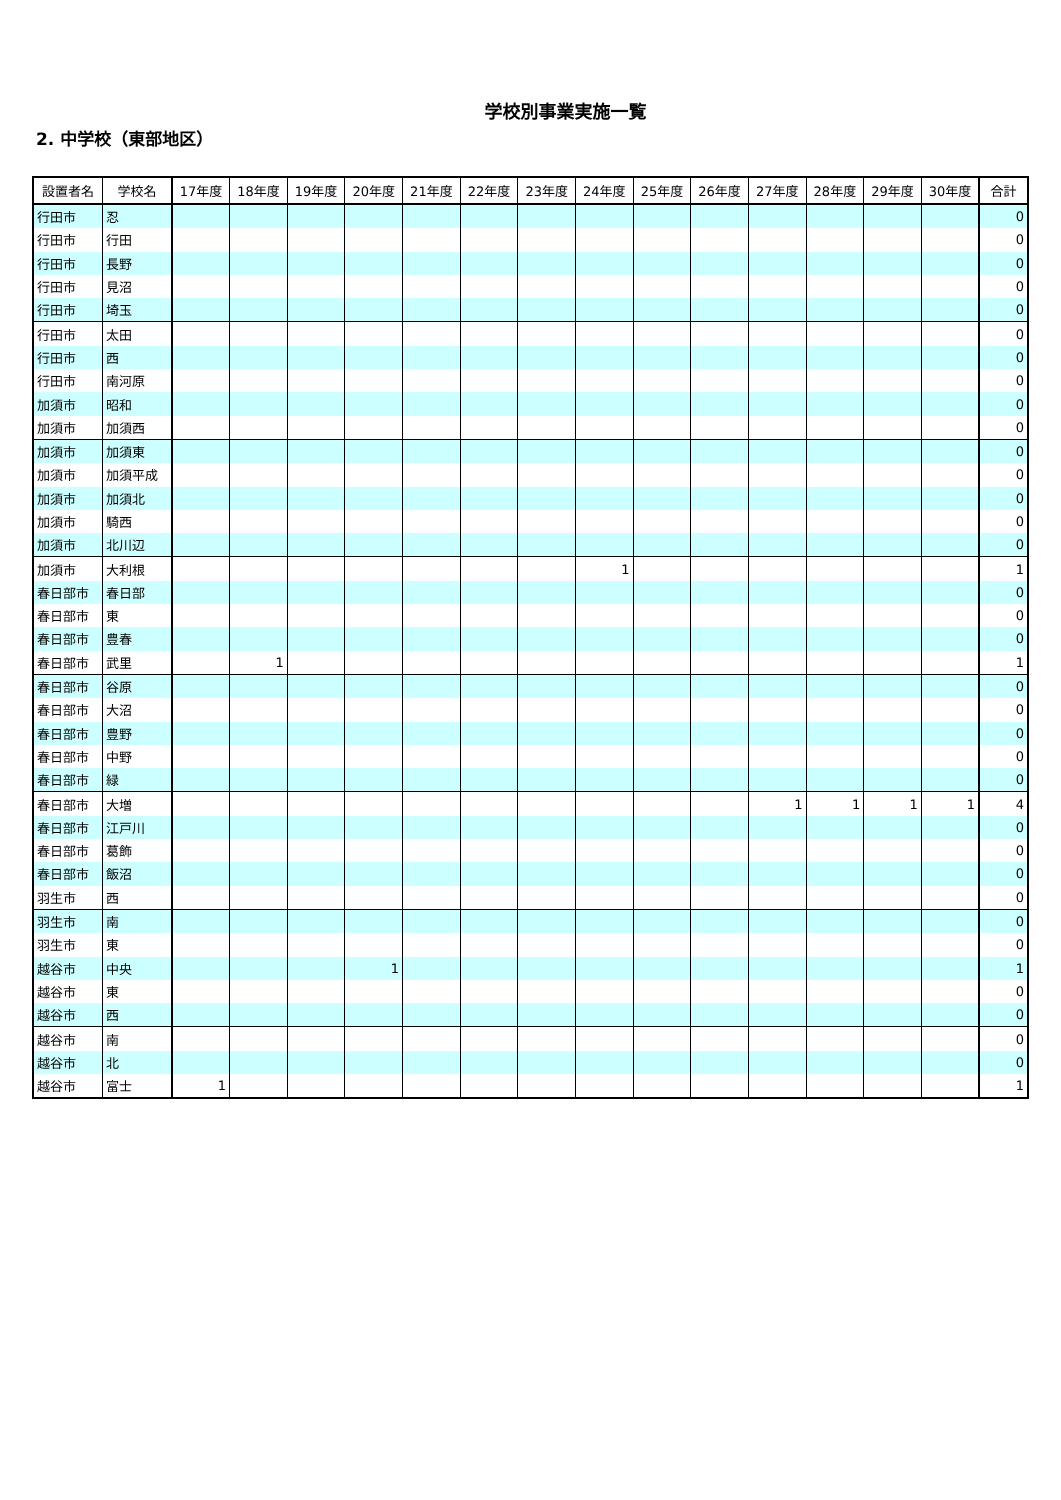学校別事業実施一覧
2. 中学校（東部地区）
| 設置者名 | 学校名 | 17年度 | 18年度 | 19年度 | 20年度 | 21年度 | 22年度 | 23年度 | 24年度 | 25年度 | 26年度 | 27年度 | 28年度 | 29年度 | 30年度 | 合計 |
| --- | --- | --- | --- | --- | --- | --- | --- | --- | --- | --- | --- | --- | --- | --- | --- | --- |
| 行田市 | 忍 | | | | | | | | | | | | | | | 0 |
| 行田市 | 行田 | | | | | | | | | | | | | | | 0 |
| 行田市 | 長野 | | | | | | | | | | | | | | | 0 |
| 行田市 | 見沼 | | | | | | | | | | | | | | | 0 |
| 行田市 | 埼玉 | | | | | | | | | | | | | | | 0 |
| 行田市 | 太田 | | | | | | | | | | | | | | | 0 |
| 行田市 | 西 | | | | | | | | | | | | | | | 0 |
| 行田市 | 南河原 | | | | | | | | | | | | | | | 0 |
| 加須市 | 昭和 | | | | | | | | | | | | | | | 0 |
| 加須市 | 加須西 | | | | | | | | | | | | | | | 0 |
| 加須市 | 加須東 | | | | | | | | | | | | | | | 0 |
| 加須市 | 加須平成 | | | | | | | | | | | | | | | 0 |
| 加須市 | 加須北 | | | | | | | | | | | | | | | 0 |
| 加須市 | 騎西 | | | | | | | | | | | | | | | 0 |
| 加須市 | 北川辺 | | | | | | | | | | | | | | | 0 |
| 加須市 | 大利根 | | | | | | | | 1 | | | | | | | 1 |
| 春日部市 | 春日部 | | | | | | | | | | | | | | | 0 |
| 春日部市 | 東 | | | | | | | | | | | | | | | 0 |
| 春日部市 | 豊春 | | | | | | | | | | | | | | | 0 |
| 春日部市 | 武里 | | 1 | | | | | | | | | | | | | 1 |
| 春日部市 | 谷原 | | | | | | | | | | | | | | | 0 |
| 春日部市 | 大沼 | | | | | | | | | | | | | | | 0 |
| 春日部市 | 豊野 | | | | | | | | | | | | | | | 0 |
| 春日部市 | 中野 | | | | | | | | | | | | | | | 0 |
| 春日部市 | 緑 | | | | | | | | | | | | | | | 0 |
| 春日部市 | 大増 | | | | | | | | | | | 1 | 1 | 1 | 1 | 4 |
| 春日部市 | 江戸川 | | | | | | | | | | | | | | | 0 |
| 春日部市 | 葛飾 | | | | | | | | | | | | | | | 0 |
| 春日部市 | 飯沼 | | | | | | | | | | | | | | | 0 |
| 羽生市 | 西 | | | | | | | | | | | | | | | 0 |
| 羽生市 | 南 | | | | | | | | | | | | | | | 0 |
| 羽生市 | 東 | | | | | | | | | | | | | | | 0 |
| 越谷市 | 中央 | | | | 1 | | | | | | | | | | | 1 |
| 越谷市 | 東 | | | | | | | | | | | | | | | 0 |
| 越谷市 | 西 | | | | | | | | | | | | | | | 0 |
| 越谷市 | 南 | | | | | | | | | | | | | | | 0 |
| 越谷市 | 北 | | | | | | | | | | | | | | | 0 |
| 越谷市 | 富士 | 1 | | | | | | | | | | | | | | 1 |